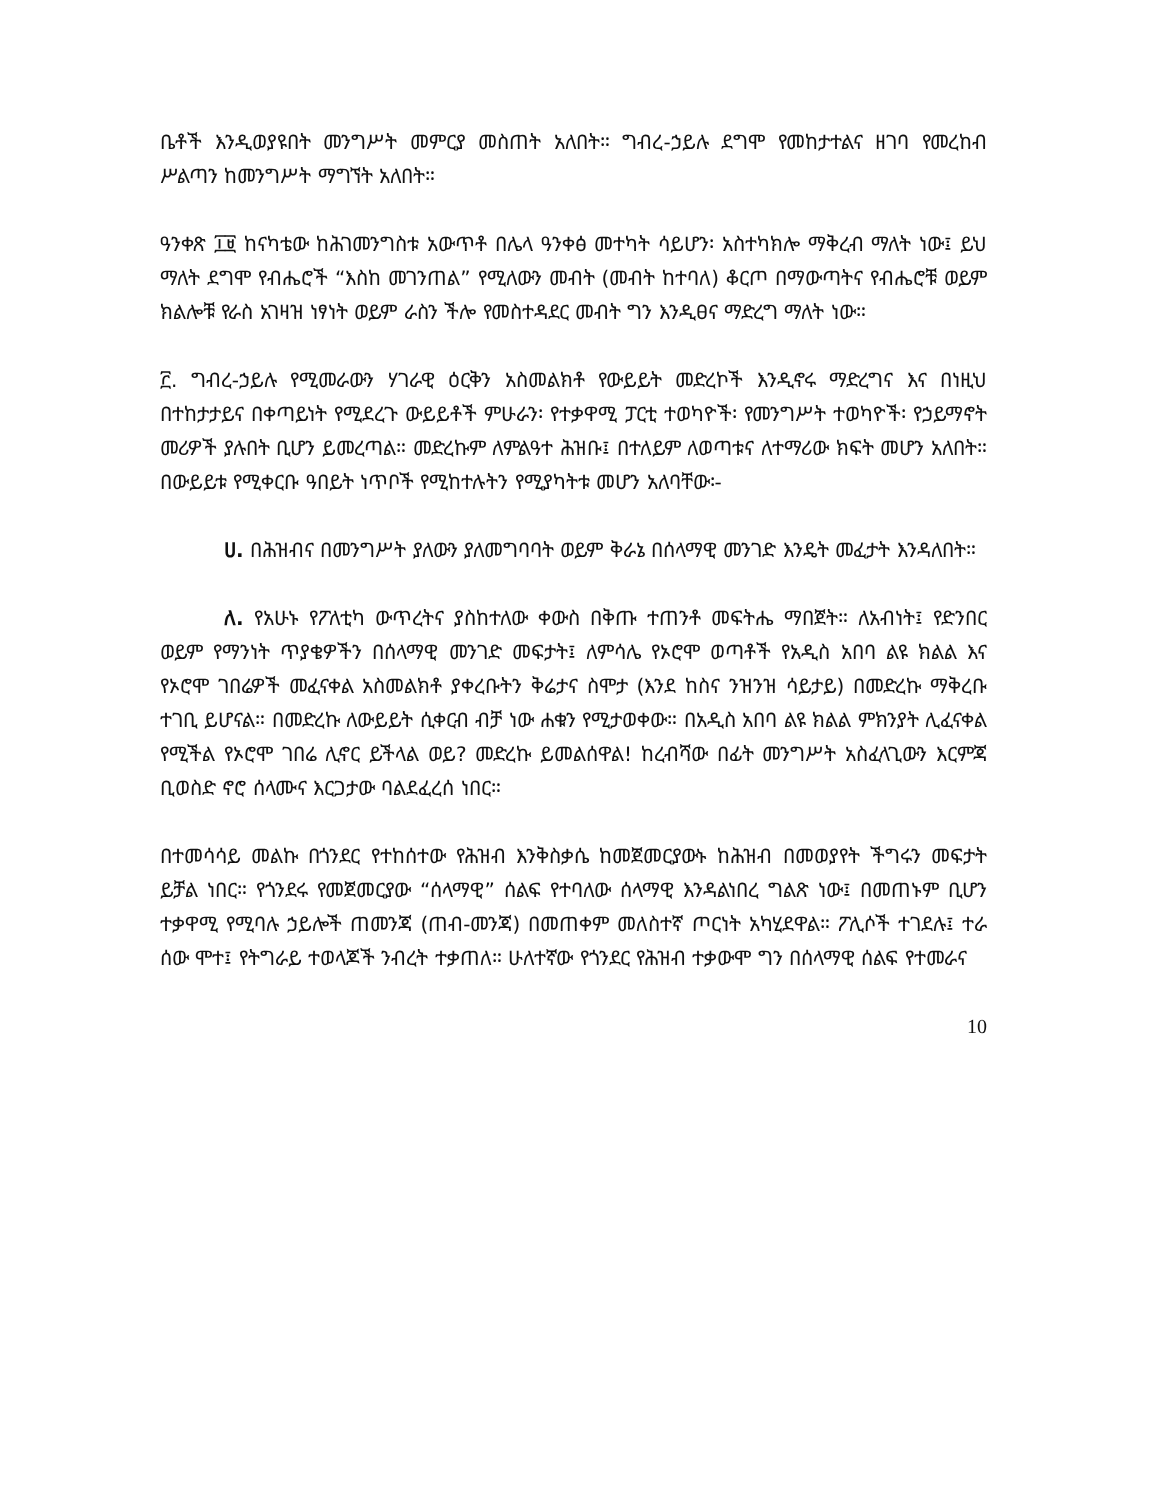ቤቶች እንዲወያዩበት መንግሥት መምርያ መስጠት አለበት። ግብረ-ኃይሉ ደግሞ የመከታተልና ዘገባ የመረከብ ሥልጣን ከመንግሥት ማግኘት አለበት።
ዓንቀጽ ፲፱ ከናካቴው ከሕገመንግስቱ አውጥቶ በሌላ ዓንቀፅ መተካት ሳይሆን፡ አስተካክሎ ማቅረብ ማለት ነው፤ ይህ ማለት ደግሞ የብሔሮች “እስከ መገንጠል” የሚለውን መብት (መብት ከተባለ) ቆርጦ በማውጣትና የብሔሮቹ ወይም ክልሎቹ የራስ አገዛዝ ነፃነት ወይም ራስን ችሎ የመስተዳደር መብት ግን እንዲፀና ማድረግ ማለት ነው።
፫. ግብረ-ኃይሉ የሚመራውን ሃገራዊ ዕርቅን አስመልክቶ የውይይት መድረኮች እንዲኖሩ ማድረግና እና በነዚህ በተከታታይና በቀጣይነት የሚደረጉ ውይይቶች ምሁራን፡ የተቃዋሚ ፓርቲ ተወካዮች፡ የመንግሥት ተወካዮች፡ የኃይማኖት መሪዎች ያሉበት ቢሆን ይመረጣል። መድረኩም ለምልዓተ ሕዝቡ፤ በተለይም ለወጣቱና ለተማሪው ክፍት መሆን አለበት። በውይይቱ የሚቀርቡ ዓበይት ነጥቦች የሚከተሉትን የሚያካትቱ መሆን አለባቸው፡-
ሀ. በሕዝብና በመንግሥት ያለውን ያለመግባባት ወይም ቅራኔ በሰላማዊ መንገድ እንዴት መፈታት እንዳለበት።
ለ. የአሁኑ የፖለቲካ ውጥረትና ያስከተለው ቀውስ በቅጡ ተጠንቶ መፍትሔ ማበጀት። ለአብነት፤ የድንበር ወይም የማንነት ጥያቄዎችን በሰላማዊ መንገድ መፍታት፤ ለምሳሌ የኦሮሞ ወጣቶች የአዲስ አበባ ልዩ ክልል እና የኦሮሞ ገበሬዎች መፈናቀል አስመልክቶ ያቀረቡትን ቅሬታና ስሞታ (እንደ ከስና ንዝንዝ ሳይታይ) በመድረኩ ማቅረቡ ተገቢ ይሆናል። በመድረኩ ለውይይት ሲቀርብ ብቻ ነው ሐቁን የሚታወቀው። በአዲስ አበባ ልዩ ክልል ምክንያት ሊፈናቀል የሚችል የኦሮሞ ገበሬ ሊኖር ይችላል ወይ? መድረኩ ይመልሰዋል! ከረብሻው በፊት መንግሥት አስፈላጊውን እርምጃ ቢወስድ ኖሮ ሰላሙና እርጋታው ባልደፈረሰ ነበር።
በተመሳሳይ መልኩ በጎንደር የተከሰተው የሕዝብ እንቅስቃሴ ከመጀመርያውኑ ከሕዝብ በመወያየት ችግሩን መፍታት ይቻል ነበር። የጎንደሩ የመጀመርያው “ሰላማዊ” ሰልፍ የተባለው ሰላማዊ እንዳልነበረ ግልጽ ነው፤ በመጠኑም ቢሆን ተቃዋሚ የሚባሉ ኃይሎች ጠመንጃ (ጠብ-መንጃ) በመጠቀም መለስተኛ ጦርነት አካሂደዋል። ፖሊሶች ተገደሉ፤ ተራ ሰው ሞተ፤ የትግራይ ተወላጆች ንብረት ተቃጠለ። ሁለተኛው የጎንደር የሕዝብ ተቃውሞ ግን በሰላማዊ ሰልፍ የተመራና
10